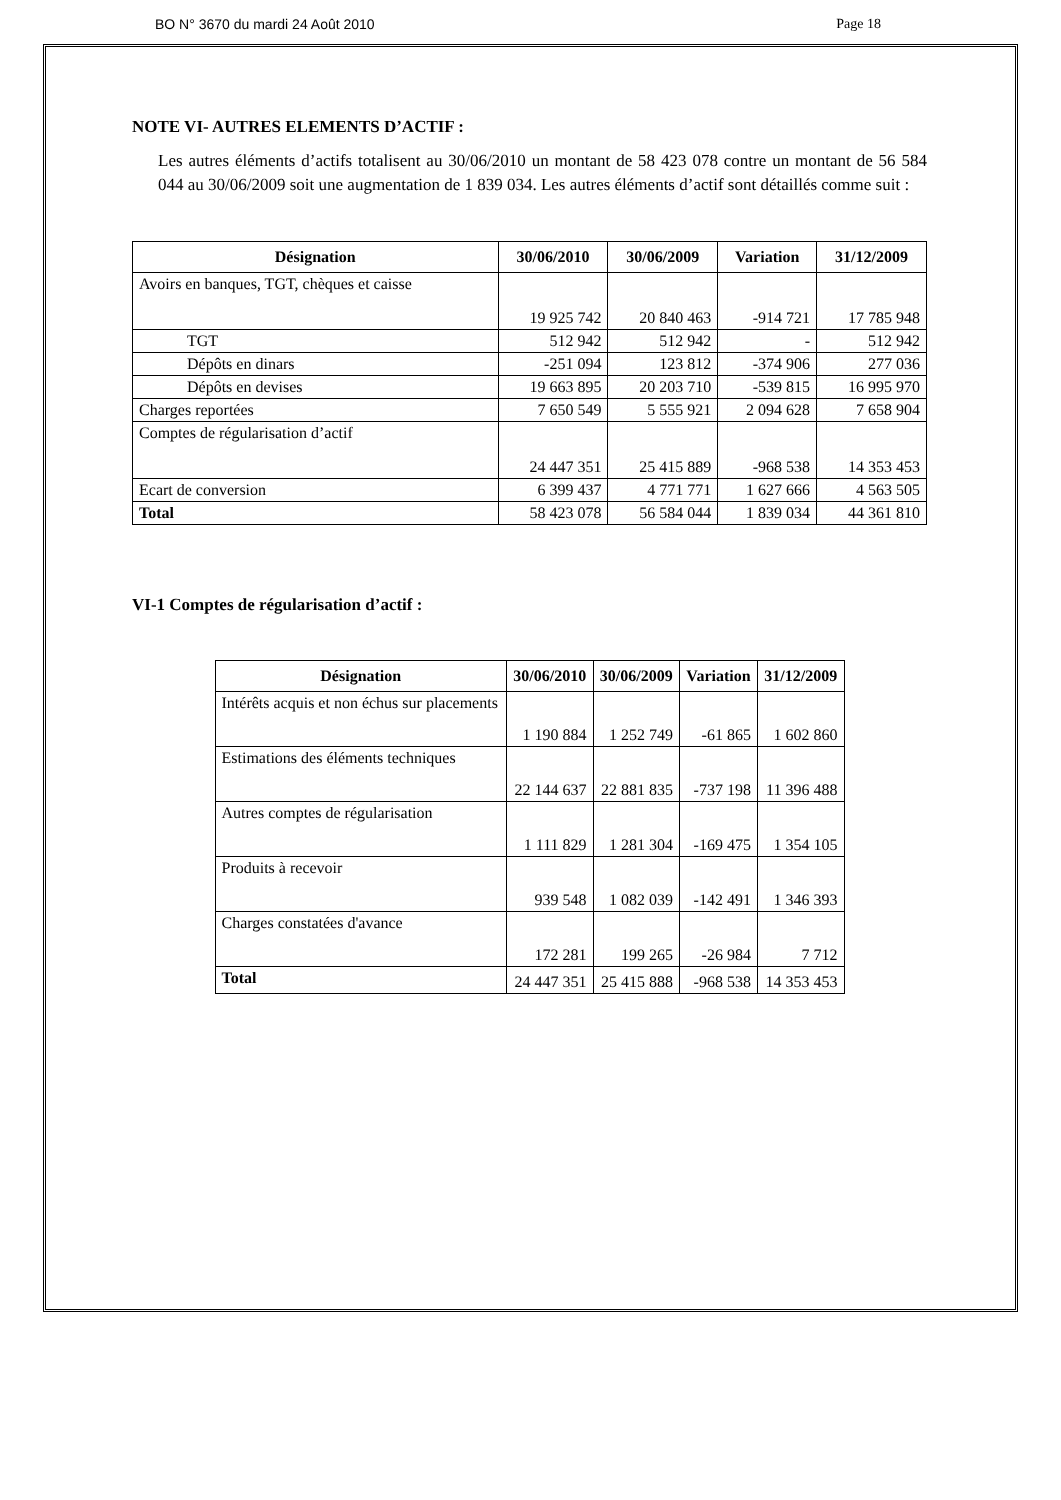BO N° 3670 du mardi 24 Août 2010 Page 18
NOTE VI- AUTRES ELEMENTS D’ACTIF :
Les autres éléments d’actifs totalisent au 30/06/2010 un montant de 58 423 078 contre un montant de 56 584 044 au 30/06/2009 soit une augmentation de 1 839 034. Les autres éléments d’actif sont détaillés comme suit :
| Désignation | 30/06/2010 | 30/06/2009 | Variation | 31/12/2009 |
| --- | --- | --- | --- | --- |
| Avoirs en banques, TGT, chèques et caisse | 19 925 742 | 20 840 463 | -914 721 | 17 785 948 |
| TGT | 512 942 | 512 942 | - | 512 942 |
| Dépôts en dinars | -251 094 | 123 812 | -374 906 | 277 036 |
| Dépôts en devises | 19 663 895 | 20 203 710 | -539 815 | 16 995 970 |
| Charges reportées | 7 650 549 | 5 555 921 | 2 094 628 | 7 658 904 |
| Comptes de régularisation d’actif | 24 447 351 | 25 415 889 | -968 538 | 14 353 453 |
| Ecart de conversion | 6 399 437 | 4 771 771 | 1 627 666 | 4 563 505 |
| Total | 58 423 078 | 56 584 044 | 1 839 034 | 44 361 810 |
VI-1 Comptes de régularisation d’actif :
| Désignation | 30/06/2010 | 30/06/2009 | Variation | 31/12/2009 |
| --- | --- | --- | --- | --- |
| Intérêts acquis et non échus sur placements | 1 190 884 | 1 252 749 | -61 865 | 1 602 860 |
| Estimations des éléments techniques | 22 144 637 | 22 881 835 | -737 198 | 11 396 488 |
| Autres comptes de régularisation | 1 111 829 | 1 281 304 | -169 475 | 1 354 105 |
| Produits à recevoir | 939 548 | 1 082 039 | -142 491 | 1 346 393 |
| Charges constatées d'avance | 172 281 | 199 265 | -26 984 | 7 712 |
| Total | 24 447 351 | 25 415 888 | -968 538 | 14 353 453 |